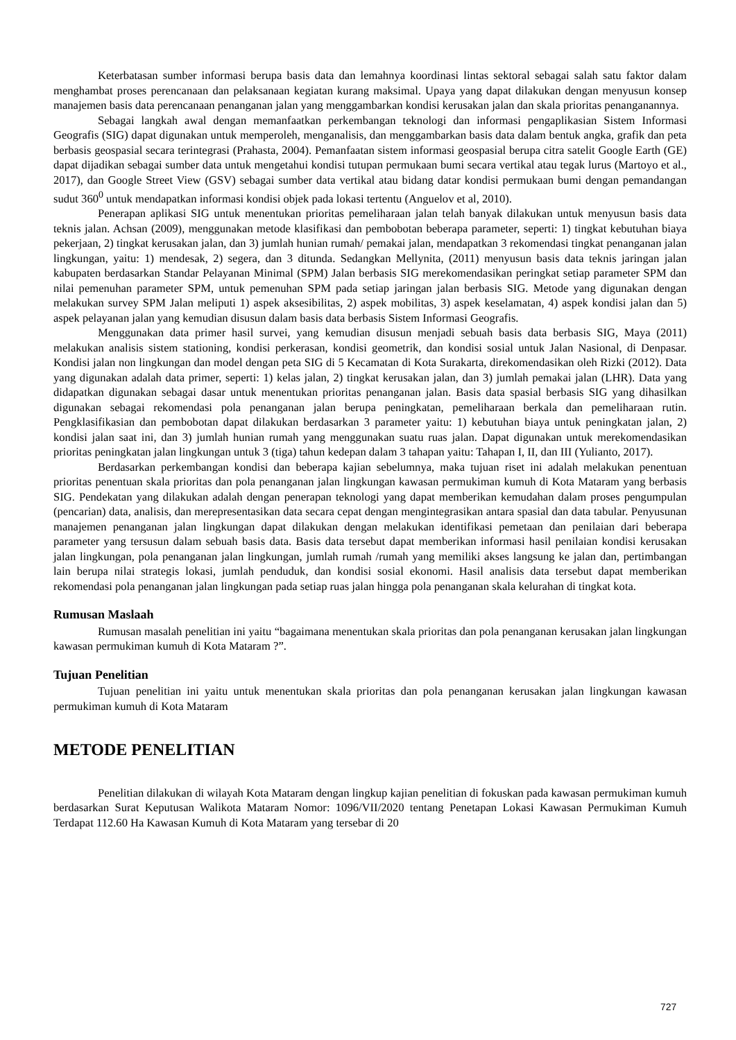Keterbatasan sumber informasi berupa basis data dan lemahnya koordinasi lintas sektoral sebagai salah satu faktor dalam menghambat proses perencanaan dan pelaksanaan kegiatan kurang maksimal. Upaya yang dapat dilakukan dengan menyusun konsep manajemen basis data perencanaan penanganan jalan yang menggambarkan kondisi kerusakan jalan dan skala prioritas penanganannya.
Sebagai langkah awal dengan memanfaatkan perkembangan teknologi dan informasi pengaplikasian Sistem Informasi Geografis (SIG) dapat digunakan untuk memperoleh, menganalisis, dan menggambarkan basis data dalam bentuk angka, grafik dan peta berbasis geospasial secara terintegrasi (Prahasta, 2004). Pemanfaatan sistem informasi geospasial berupa citra satelit Google Earth (GE) dapat dijadikan sebagai sumber data untuk mengetahui kondisi tutupan permukaan bumi secara vertikal atau tegak lurus (Martoyo et al., 2017), dan Google Street View (GSV) sebagai sumber data vertikal atau bidang datar kondisi permukaan bumi dengan pemandangan sudut 360<sup>0</sup> untuk mendapatkan informasi kondisi objek pada lokasi tertentu (Anguelov et al, 2010).
Penerapan aplikasi SIG untuk menentukan prioritas pemeliharaan jalan telah banyak dilakukan untuk menyusun basis data teknis jalan. Achsan (2009), menggunakan metode klasifikasi dan pembobotan beberapa parameter, seperti: 1) tingkat kebutuhan biaya pekerjaan, 2) tingkat kerusakan jalan, dan 3) jumlah hunian rumah/ pemakai jalan, mendapatkan 3 rekomendasi tingkat penanganan jalan lingkungan, yaitu: 1) mendesak, 2) segera, dan 3 ditunda. Sedangkan Mellynita, (2011) menyusun basis data teknis jaringan jalan kabupaten berdasarkan Standar Pelayanan Minimal (SPM) Jalan berbasis SIG merekomendasikan peringkat setiap parameter SPM dan nilai pemenuhan parameter SPM, untuk pemenuhan SPM pada setiap jaringan jalan berbasis SIG. Metode yang digunakan dengan melakukan survey SPM Jalan meliputi 1) aspek aksesibilitas, 2) aspek mobilitas, 3) aspek keselamatan, 4) aspek kondisi jalan dan 5) aspek pelayanan jalan yang kemudian disusun dalam basis data berbasis Sistem Informasi Geografis.
Menggunakan data primer hasil survei, yang kemudian disusun menjadi sebuah basis data berbasis SIG, Maya (2011) melakukan analisis sistem stationing, kondisi perkerasan, kondisi geometrik, dan kondisi sosial untuk Jalan Nasional, di Denpasar. Kondisi jalan non lingkungan dan model dengan peta SIG di 5 Kecamatan di Kota Surakarta, direkomendasikan oleh Rizki (2012). Data yang digunakan adalah data primer, seperti: 1) kelas jalan, 2) tingkat kerusakan jalan, dan 3) jumlah pemakai jalan (LHR). Data yang didapatkan digunakan sebagai dasar untuk menentukan prioritas penanganan jalan. Basis data spasial berbasis SIG yang dihasilkan digunakan sebagai rekomendasi pola penanganan jalan berupa peningkatan, pemeliharaan berkala dan pemeliharaan rutin. Pengklasifikasian dan pembobotan dapat dilakukan berdasarkan 3 parameter yaitu: 1) kebutuhan biaya untuk peningkatan jalan, 2) kondisi jalan saat ini, dan 3) jumlah hunian rumah yang menggunakan suatu ruas jalan. Dapat digunakan untuk merekomendasikan prioritas peningkatan jalan lingkungan untuk 3 (tiga) tahun kedepan dalam 3 tahapan yaitu: Tahapan I, II, dan III (Yulianto, 2017).
Berdasarkan perkembangan kondisi dan beberapa kajian sebelumnya, maka tujuan riset ini adalah melakukan penentuan prioritas penentuan skala prioritas dan pola penanganan jalan lingkungan kawasan permukiman kumuh di Kota Mataram yang berbasis SIG. Pendekatan yang dilakukan adalah dengan penerapan teknologi yang dapat memberikan kemudahan dalam proses pengumpulan (pencarian) data, analisis, dan merepresentasikan data secara cepat dengan mengintegrasikan antara spasial dan data tabular. Penyusunan manajemen penanganan jalan lingkungan dapat dilakukan dengan melakukan identifikasi pemetaan dan penilaian dari beberapa parameter yang tersusun dalam sebuah basis data. Basis data tersebut dapat memberikan informasi hasil penilaian kondisi kerusakan jalan lingkungan, pola penanganan jalan lingkungan, jumlah rumah /rumah yang memiliki akses langsung ke jalan dan, pertimbangan lain berupa nilai strategis lokasi, jumlah penduduk, dan kondisi sosial ekonomi. Hasil analisis data tersebut dapat memberikan rekomendasi pola penanganan jalan lingkungan pada setiap ruas jalan hingga pola penanganan skala kelurahan di tingkat kota.
Rumusan Maslaah
Rumusan masalah penelitian ini yaitu “bagaimana menentukan skala prioritas dan pola penanganan kerusakan jalan lingkungan kawasan permukiman kumuh di Kota Mataram ?”.
Tujuan Penelitian
Tujuan penelitian ini yaitu untuk menentukan skala prioritas dan pola penanganan kerusakan jalan lingkungan kawasan permukiman kumuh di Kota Mataram
METODE PENELITIAN
Penelitian dilakukan di wilayah Kota Mataram dengan lingkup kajian penelitian di fokuskan pada kawasan permukiman kumuh berdasarkan Surat Keputusan Walikota Mataram Nomor: 1096/VII/2020 tentang Penetapan Lokasi Kawasan Permukiman Kumuh Terdapat 112.60 Ha Kawasan Kumuh di Kota Mataram yang tersebar di 20
727